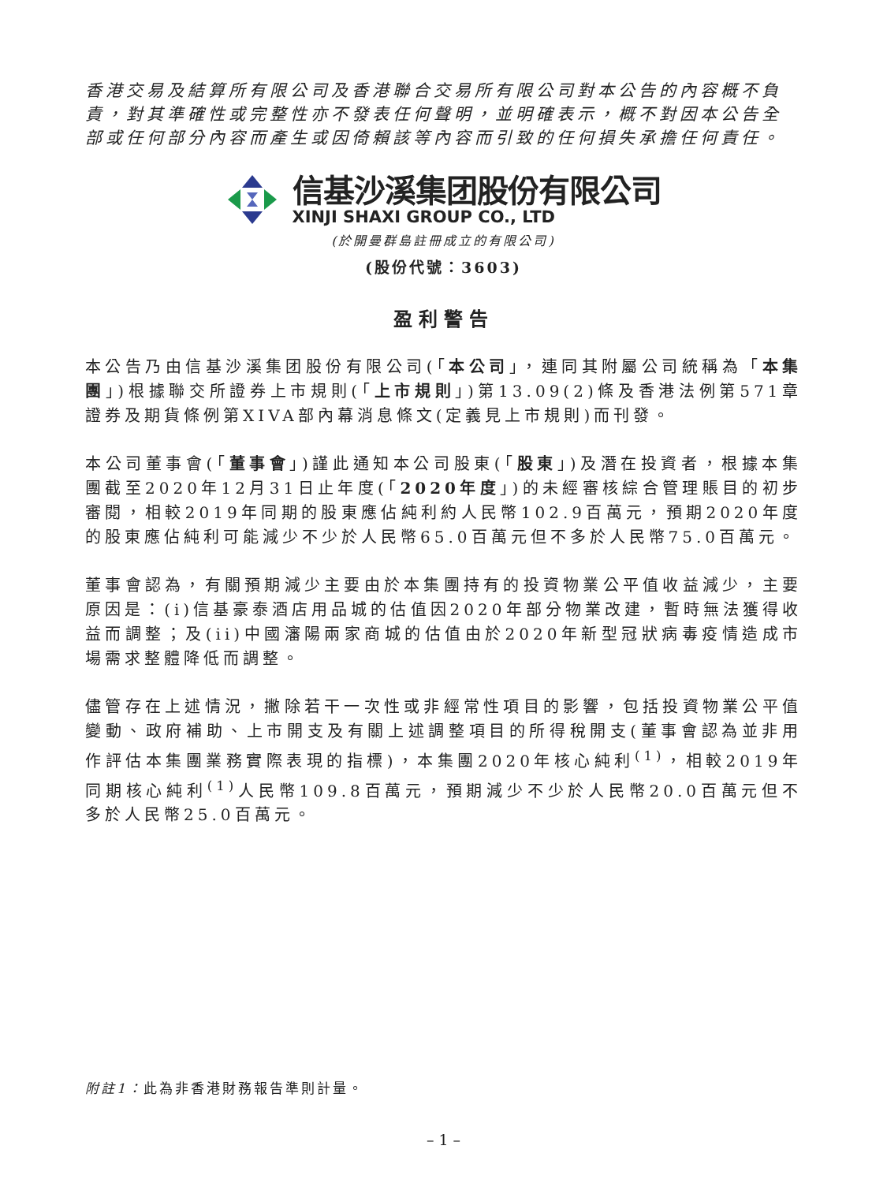香港交易及結算所有限公司及香港聯合交易所有限公司對本公告的內容概不負責，對其準確性或完整性亦不發表任何聲明，並明確表示，概不對因本公告全部或任何部分內容而產生或因倚賴該等內容而引致的任何損失承擔任何責任。
信基沙溪集团股份有限公司
XINJI SHAXI GROUP CO., LTD
(於開曼群島註冊成立的有限公司)
(股份代號：3603)
盈利警告
本公告乃由信基沙溪集团股份有限公司(「本公司」，連同其附屬公司統稱為「本集團」)根據聯交所證券上市規則(「上市規則」)第13.09(2)條及香港法例第571章證券及期貨條例第XIVA部內幕消息條文(定義見上市規則)而刊發。
本公司董事會(「董事會」)謹此通知本公司股東(「股東」)及潛在投資者，根據本集團截至2020年12月31日止年度(「2020年度」)的未經審核綜合管理賬目的初步審閱，相較2019年同期的股東應佔純利約人民幣102.9百萬元，預期2020年度的股東應佔純利可能減少不少於人民幣65.0百萬元但不多於人民幣75.0百萬元。
董事會認為，有關預期減少主要由於本集團持有的投資物業公平值收益減少，主要原因是：(i)信基豪泰酒店用品城的估值因2020年部分物業改建，暫時無法獲得收益而調整；及(ii)中國瀋陽兩家商城的估值由於2020年新型冠狀病毒疫情造成市場需求整體降低而調整。
儘管存在上述情況，撇除若干一次性或非經常性項目的影響，包括投資物業公平值變動、政府補助、上市開支及有關上述調整項目的所得稅開支(董事會認為並非用作評估本集團業務實際表現的指標)，本集團2020年核心純利<sup>(1)</sup>，相較2019年同期核心純利<sup>(1)</sup>人民幣109.8百萬元，預期減少不少於人民幣20.0百萬元但不多於人民幣25.0百萬元。
附註1：此為非香港財務報告準則計量。
– 1 –